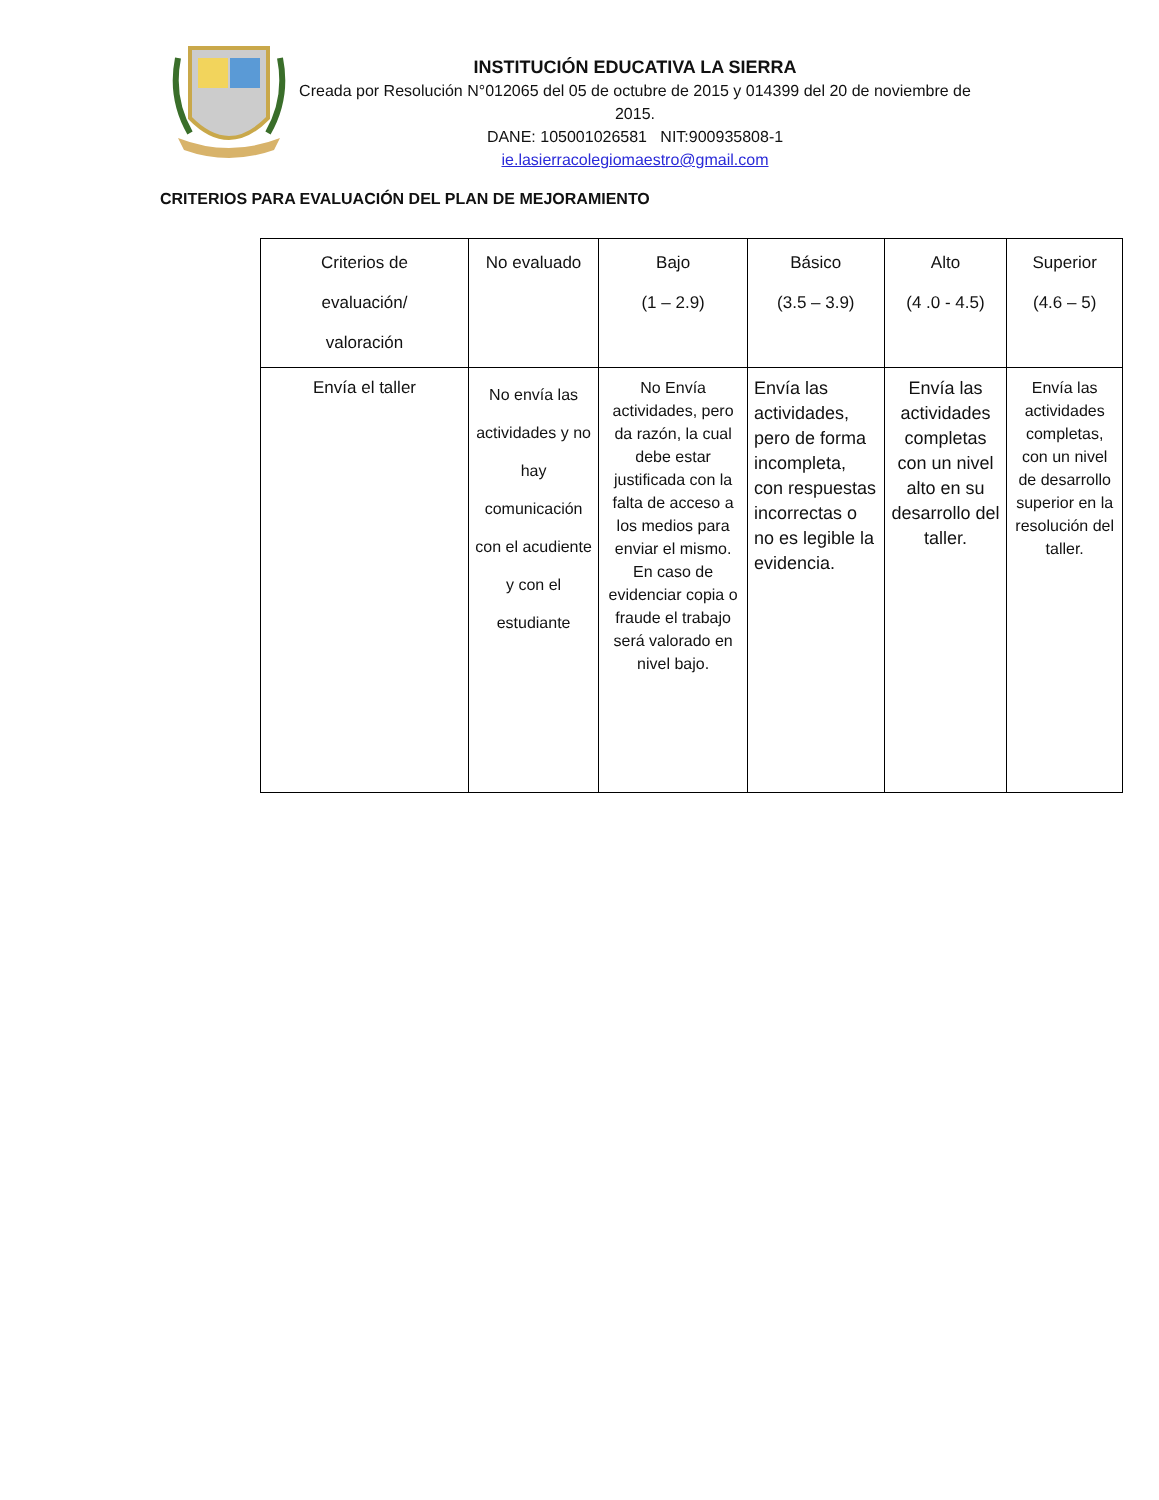INSTITUCIÓN EDUCATIVA LA SIERRA
Creada por Resolución N°012065 del 05 de octubre de 2015 y 014399 del 20 de noviembre de 2015.
DANE: 105001026581 NIT:900935808-1
ie.lasierracolegiomaestro@gmail.com
CRITERIOS PARA EVALUACIÓN DEL PLAN DE MEJORAMIENTO
| Criterios de evaluación/ valoración | No evaluado | Bajo (1 – 2.9) | Básico (3.5 – 3.9) | Alto (4 .0 - 4.5) | Superior (4.6 – 5) |
| Envía el taller | No envía las actividades y no hay comunicación con el acudiente y con el estudiante | No Envía actividades, pero da razón, la cual debe estar justificada con la falta de acceso a los medios para enviar el mismo. En caso de evidenciar copia o fraude el trabajo será valorado en nivel bajo. | Envía las actividades, pero de forma incompleta, con respuestas incorrectas o no es legible la evidencia. | Envía las actividades completas con un nivel alto en su desarrollo del taller. | Envía las actividades completas, con un nivel de desarrollo superior en la resolución del taller. |